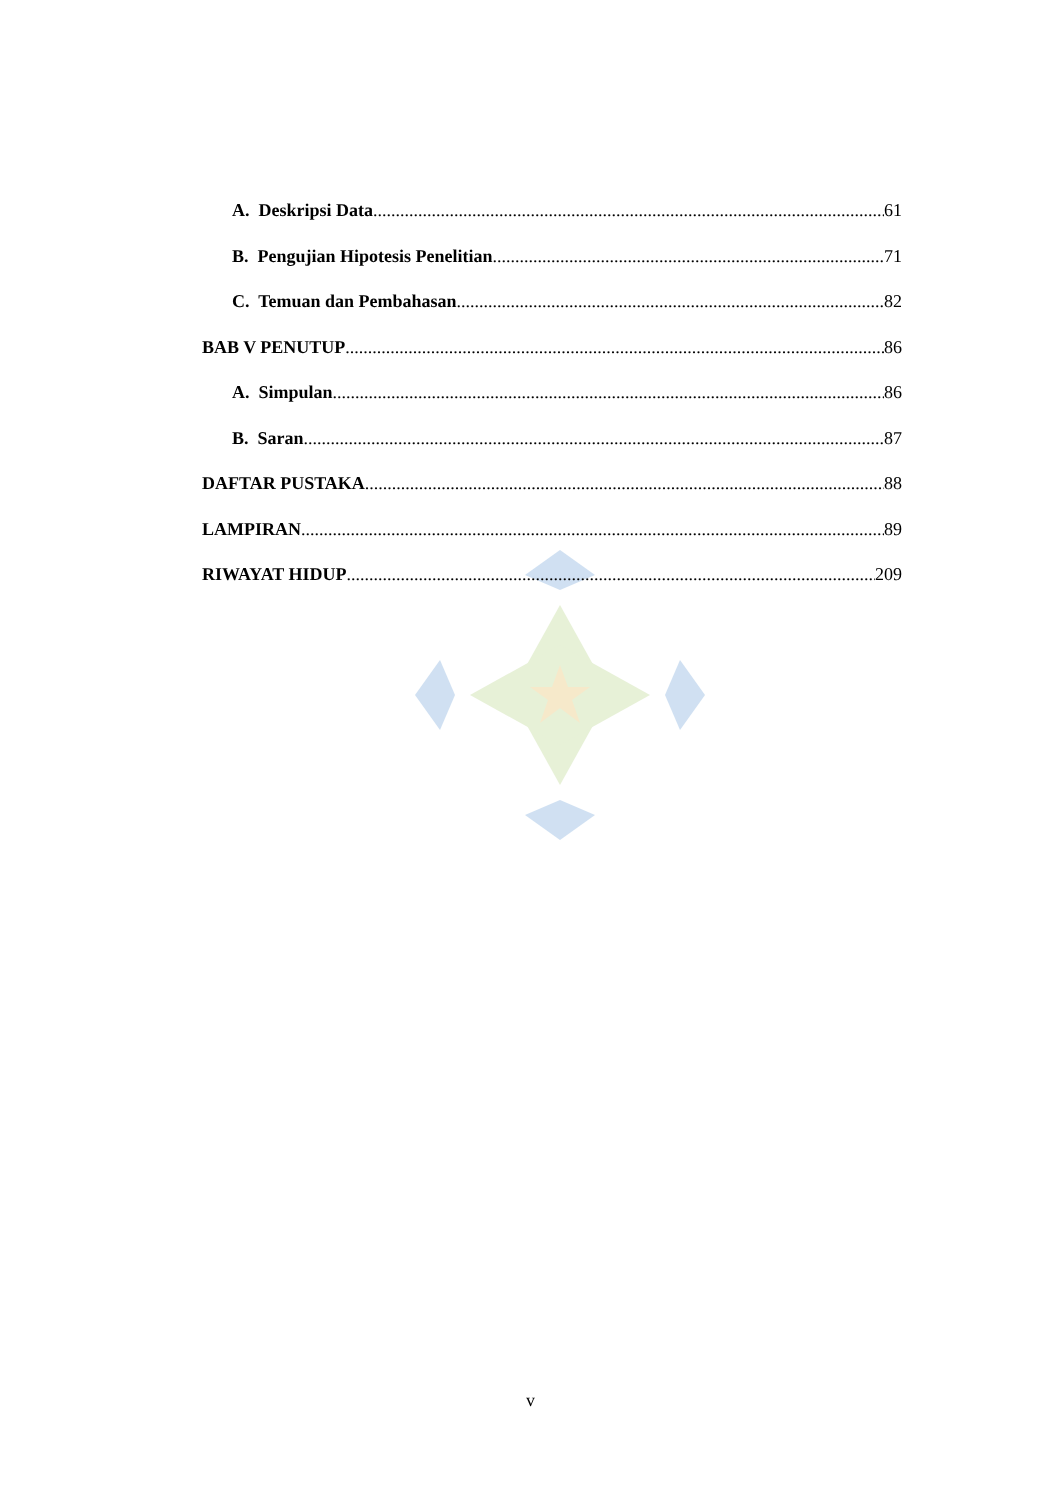A. Deskripsi Data 61
B. Pengujian Hipotesis Penelitian 71
C. Temuan dan Pembahasan 82
BAB V PENUTUP 86
A. Simpulan 86
B. Saran 87
DAFTAR PUSTAKA 88
LAMPIRAN 89
RIWAYAT HIDUP 209
v